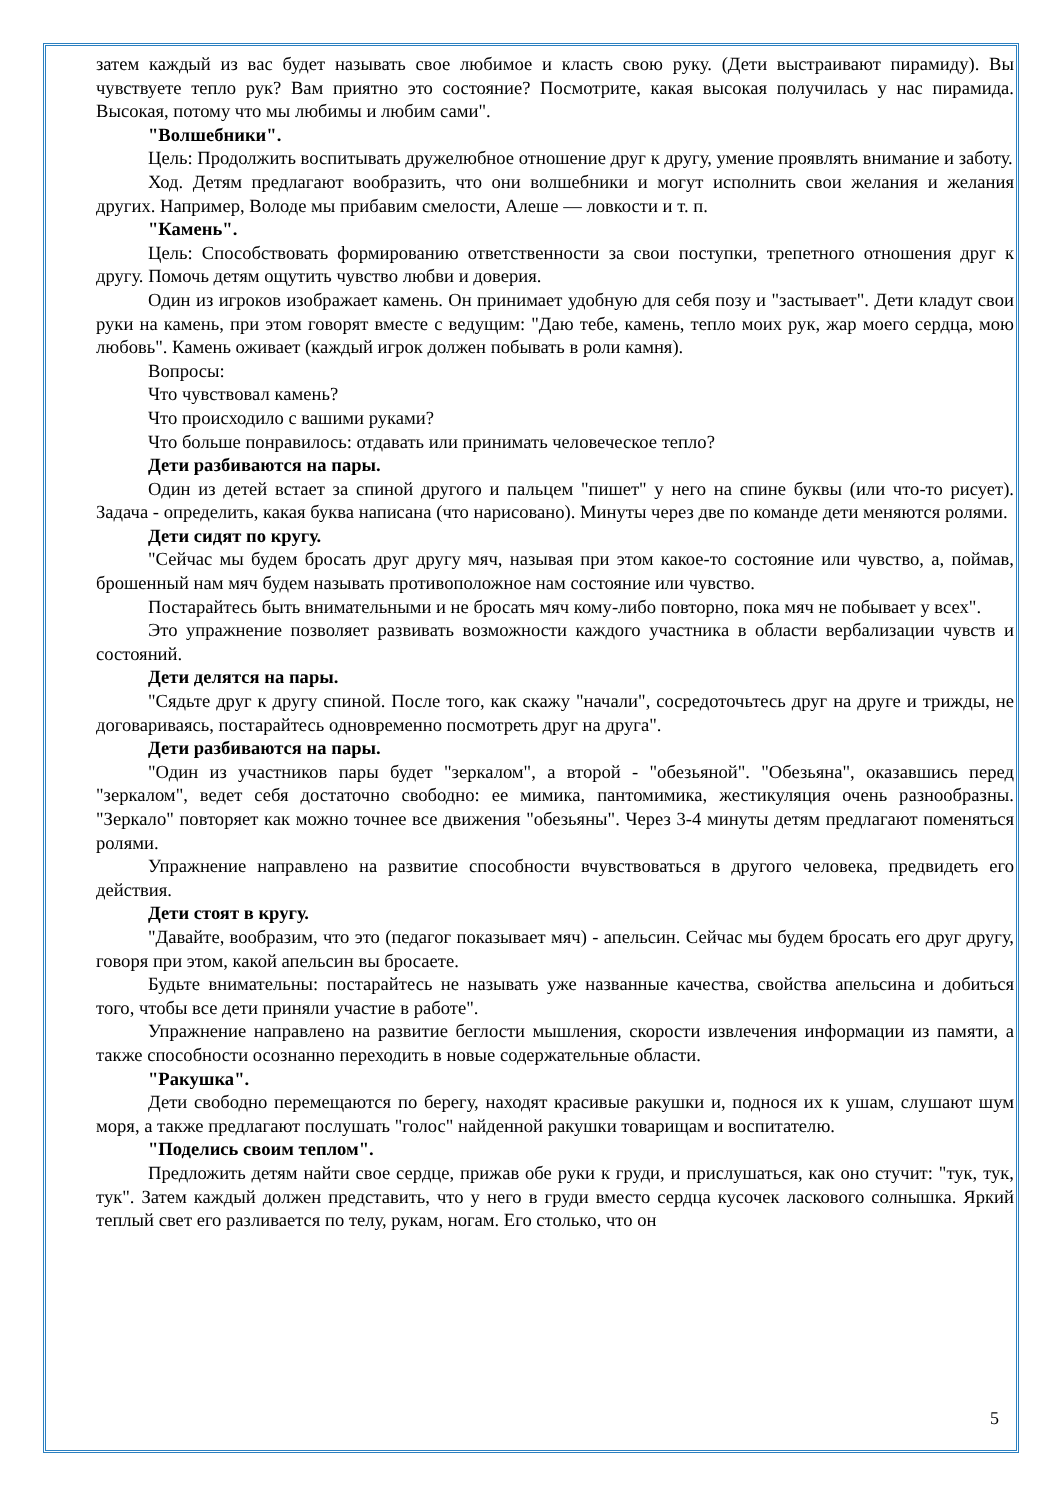затем каждый из вас будет называть свое любимое и класть свою руку. (Дети выстраивают пирамиду). Вы чувствуете тепло рук? Вам приятно это состояние? Посмотрите, какая высокая получилась у нас пирамида. Высокая, потому что мы любимы и любим сами".
"Волшебники".
Цель: Продолжить воспитывать дружелюбное отношение друг к другу, умение проявлять внимание и заботу.
Ход. Детям предлагают вообразить, что они волшебники и могут исполнить свои желания и желания других. Например, Володе мы прибавим смелости, Алеше — ловкости и т. п.
"Камень".
Цель: Способствовать формированию ответственности за свои поступки, трепетного отношения друг к другу. Помочь детям ощутить чувство любви и доверия.
Один из игроков изображает камень. Он принимает удобную для себя позу и "застывает". Дети кладут свои руки на камень, при этом говорят вместе с ведущим: "Даю тебе, камень, тепло моих рук, жар моего сердца, мою любовь". Камень оживает (каждый игрок должен побывать в роли камня).
Вопросы:
Что чувствовал камень?
Что происходило с вашими руками?
Что больше понравилось: отдавать или принимать человеческое тепло?
Дети разбиваются на пары.
Один из детей встает за спиной другого и пальцем "пишет" у него на спине буквы (или что-то рисует). Задача - определить, какая буква написана (что нарисовано). Минуты через две по команде дети меняются ролями.
Дети сидят по кругу.
"Сейчас мы будем бросать друг другу мяч, называя при этом какое-то состояние или чувство, а, поймав, брошенный нам мяч будем называть противоположное нам состояние или чувство.
Постарайтесь быть внимательными и не бросать мяч кому-либо повторно, пока мяч не побывает у всех".
Это упражнение позволяет развивать возможности каждого участника в области вербализации чувств и состояний.
Дети делятся на пары.
"Сядьте друг к другу спиной. После того, как скажу "начали", сосредоточьтесь друг на друге и трижды, не договариваясь, постарайтесь одновременно посмотреть друг на друга".
Дети разбиваются на пары.
"Один из участников пары будет "зеркалом", а второй - "обезьяной". "Обезьяна", оказавшись перед "зеркалом", ведет себя достаточно свободно: ее мимика, пантомимика, жестикуляция очень разнообразны. "Зеркало" повторяет как можно точнее все движения "обезьяны". Через 3-4 минуты детям предлагают поменяться ролями.
Упражнение направлено на развитие способности вчувствоваться в другого человека, предвидеть его действия.
Дети стоят в кругу.
"Давайте, вообразим, что это (педагог показывает мяч) - апельсин. Сейчас мы будем бросать его друг другу, говоря при этом, какой апельсин вы бросаете.
Будьте внимательны: постарайтесь не называть уже названные качества, свойства апельсина и добиться того, чтобы все дети приняли участие в работе".
Упражнение направлено на развитие беглости мышления, скорости извлечения информации из памяти, а также способности осознанно переходить в новые содержательные области.
"Ракушка".
Дети свободно перемещаются по берегу, находят красивые ракушки и, поднося их к ушам, слушают шум моря, а также предлагают послушать "голос" найденной ракушки товарищам и воспитателю.
"Поделись своим теплом".
Предложить детям найти свое сердце, прижав обе руки к груди, и прислушаться, как оно стучит: "тук, тук, тук". Затем каждый должен представить, что у него в груди вместо сердца кусочек ласкового солнышка. Яркий теплый свет его разливается по телу, рукам, ногам. Его столько, что он
5